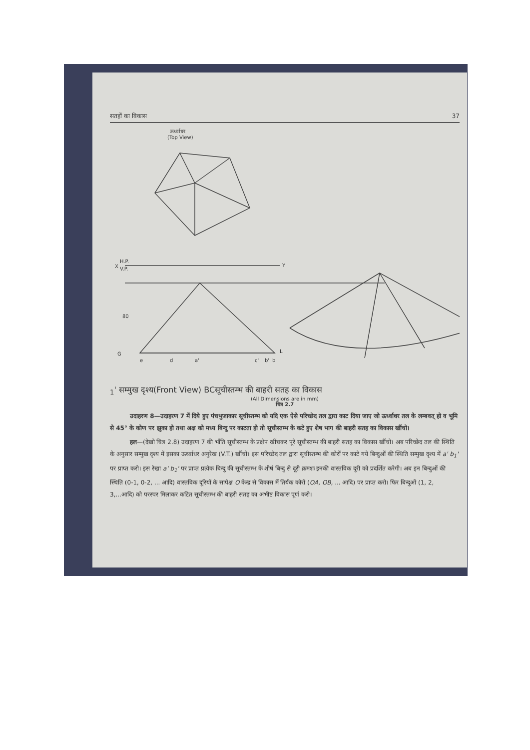सतहों का विकास 37
ऊर्ध्वाधर
(Top View)
X
H.P.
V.P.
Y
G
L
80
e
d
a'
c'
b'
b1'
सम्मुख दृश्य
(Front View)
B
C
सूचीस्तम्भ की बाहरी सतह का विकास
(All Dimensions are in mm)
चित्र 2.7
उदाहरण 8—उदाहरण 7 में दिये हुए पंचभुजाकार सूचीस्तम्भ को यदि एक ऐसे परिच्छेद तल द्वारा काट दिया जाए जो ऊर्ध्वाधर तल के लम्बवत् हो व भूमि से 45° के कोण पर झुका हो तथा अक्ष को मध्य बिन्दु पर काटता हो तो सूचीस्तम्भ के कटे हुए शेष भाग की बाहरी सतह का विकास खींचो।
हल—(देखो चित्र 2.8) उदाहरण 7 की भाँति सूचीस्तम्भ के प्रक्षेप खींचकर पूरे सूचीस्तम्भ की बाहरी सतह का विकास खींचो। अब परिच्छेद तल की स्थिति के अनुसार सम्मुख दृश्य में इसका ऊर्ध्वाधर अनुरेख (V.T.) खींचो। इस परिच्छेद तल द्वारा सूचीस्तम्भ की कोरों पर काटे गये बिन्दुओं की स्थिति सम्मुख दृश्य में a' b<sub>1</sub>' पर प्राप्त करो। इस रेखा a' b<sub>1</sub>' पर प्राप्त प्रत्येक बिन्दु की सूचीस्तम्भ के शीर्ष बिन्दु से दूरी क्रमशः इनकी वास्तविक दूरी को प्रदर्शित करेगी। अब इन बिन्दुओं की स्थिति (0-1, 0-2, ... आदि) वास्तविक दूरियों के सापेक्ष O केन्द्र से विकास में तिर्यक कोरों (OA, OB, ... आदि) पर प्राप्त करो। फिर बिन्दुओं (1, 2, 3,...आदि) को परस्पर मिलाकर कटित सूचीस्तम्भ की बाहरी सतह का अभीष्ट विकास पूर्ण करो।